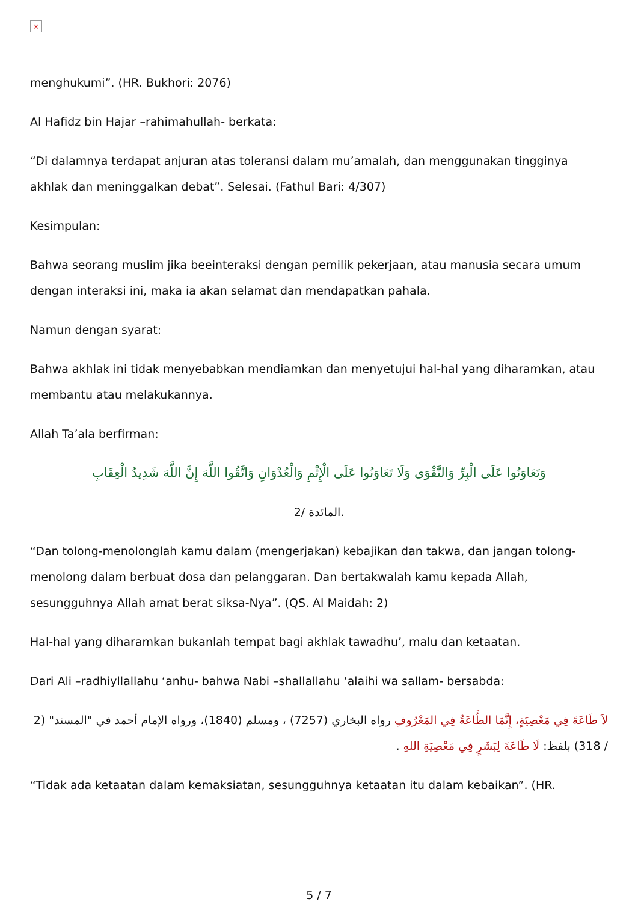×
menghukumi”. (HR. Bukhori: 2076)
Al Hafidz bin Hajar –rahimahullah- berkata:
“Di dalamnya terdapat anjuran atas toleransi dalam mu’amalah, dan menggunakan tingginya akhlak dan meninggalkan debat”. Selesai. (Fathul Bari: 4/307)
Kesimpulan:
Bahwa seorang muslim jika beeinteraksi dengan pemilik pekerjaan, atau manusia secara umum dengan interaksi ini, maka ia akan selamat dan mendapatkan pahala.
Namun dengan syarat:
Bahwa akhlak ini tidak menyebabkan mendiamkan dan menyetujui hal-hal yang diharamkan, atau membantu atau melakukannya.
Allah Ta’ala berfirman:
وَتَعَاوَنُوا عَلَى الْبِرِّ وَالتَّقْوَى وَلَا تَعَاوَنُوا عَلَى الْإِثْمِ وَالْعُدْوَانِ وَاتَّقُوا اللَّهَ إِنَّ اللَّهَ شَدِيدُ الْعِقَابِ
المائدة /2.
“Dan tolong-menolonglah kamu dalam (mengerjakan) kebajikan dan takwa, dan jangan tolong-menolong dalam berbuat dosa dan pelanggaran. Dan bertakwalah kamu kepada Allah, sesungguhnya Allah amat berat siksa-Nya”. (QS. Al Maidah: 2)
Hal-hal yang diharamkan bukanlah tempat bagi akhlak tawadhu’, malu dan ketaatan.
Dari Ali –radhiyllallahu ‘anhu- bahwa Nabi –shallallahu ‘alaihi wa sallam- bersabda:
لاَ طَاعَةَ فِي مَعْصِيَةٍ، إِنَّمَا الطَّاعَةُ فِي المَعْرُوفِ رواه البخاري (7257) ، ومسلم (1840)، ورواه الإمام أحمد في "المسند" (2 / 318) بلفظ: لَا طَاعَةَ لِبَشَرٍ فِي مَعْصِيَةِ اللهِ .
“Tidak ada ketaatan dalam kemaksiatan, sesungguhnya ketaatan itu dalam kebaikan”. (HR.
5 / 7